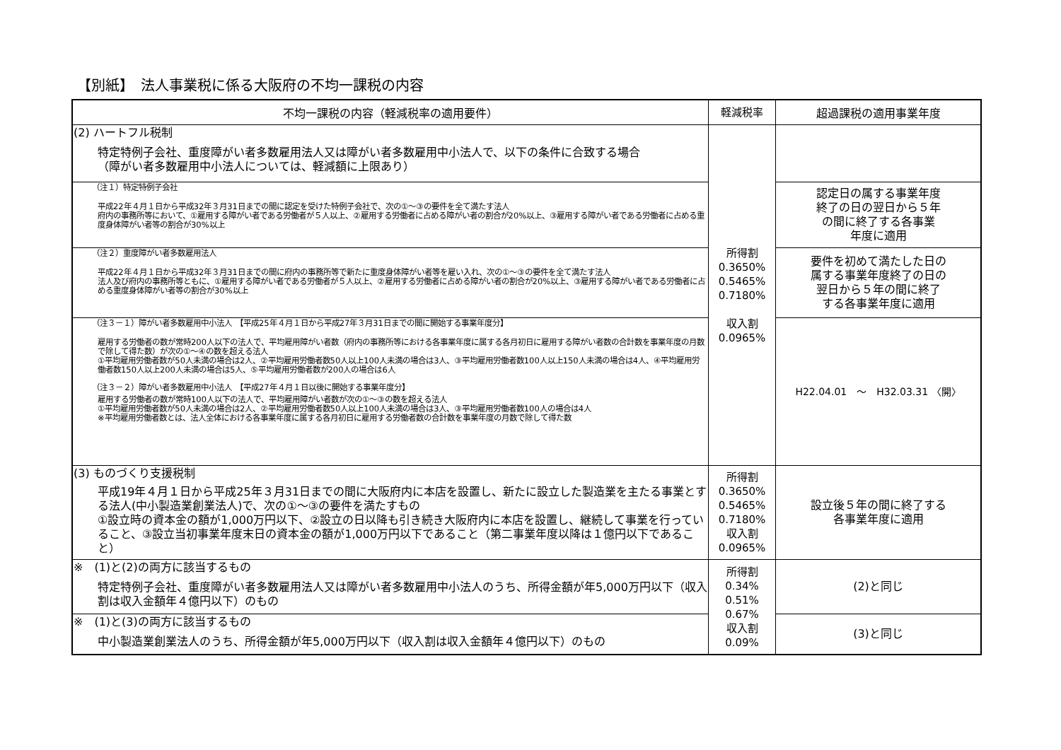【別紙】　法人事業税に係る大阪府の不均一課税の内容
| 不均一課税の内容（軽減税率の適用要件） | 軽減税率 | 超過課税の適用事業年度 |
| --- | --- | --- |
| (2) ハートフル税制 特定特例子会社、重度障がい者多数雇用法人又は障がい者多数雇用中小法人で、以下の条件に合致する場合 （障がい者多数雇用中小法人については、軽減額に上限あり） | 所得割 0.3650% 0.5465% 0.7180% 収入割 0.0965% | |
| （注１）特定特例子会社 平成22年４月１日から平成32年３月31日までの間に認定を受けた特例子会社で、次の①～③の要件を全て満たす法人 府内の事務所等において、①雇用する障がい者である労働者が５人以上、②雇用する労働者に占める障がい者の割合が20%以上、③雇用する障がい者である労働者に占める重度身体障がい者等の割合が30%以上 | | 認定日の属する事業年度 終了の日の翌日から５年 の間に終了する各事業 年度に適用 |
| （注２）重度障がい者多数雇用法人 平成22年４月１日から平成32年３月31日までの間に府内の事務所等で新たに重度身体障がい者等を雇い入れ、次の①～③の要件を全て満たす法人 法人及び府内の事務所等ともに、①雇用する障がい者である労働者が５人以上、②雇用する労働者に占める障がい者の割合が20%以上、③雇用する障がい者である労働者に占める重度身体障がい者等の割合が30%以上 | | 要件を初めて満たした日の 属する事業年度終了の日の 翌日から５年の間に終了 する各事業年度に適用 |
| （注３－１）障がい者多数雇用中小法人 【平成25年４月１日から平成27年３月31日までの間に開始する事業年度分】 雇用する労働者の数が常時200人以下の法人で、平均雇用障がい者数（府内の事務所等における各事業年度に属する各月初日に雇用する障がい者数の合計数を事業年度の月数で除して得た数）が次の①～④の数を超える法人 ①平均雇用労働者数が50人未満の場合は2人、②平均雇用労働者数50人以上100人未満の場合は3人、③平均雇用労働者数100人以上150人未満の場合は4人、④平均雇用労働者数150人以上200人未満の場合は5人、⑤平均雇用労働者数が200人の場合は6人 （注３－２）障がい者多数雇用中小法人 【平成27年４月１日以後に開始する事業年度分】 雇用する労働者の数が常時100人以下の法人で、平均雇用障がい者数が次の①～③の数を超える法人 ①平均雇用労働者数が50人未満の場合は2人、②平均雇用労働者数50人以上100人未満の場合は3人、③平均雇用労働者数100人の場合は4人 ※平均雇用労働者数とは、法人全体における各事業年度に属する各月初日に雇用する労働者数の合計数を事業年度の月数で除して得た数 | | H22.04.01 ～ H32.03.31 〈開〉 |
| (3) ものづくり支援税制 平成19年４月１日から平成25年３月31日までの間に大阪府内に本店を設置し、新たに設立した製造業を主たる事業とする法人(中小製造業創業法人)で、次の①～③の要件を満たすもの ①設立時の資本金の額が1,000万円以下、②設立の日以降も引き続き大阪府内に本店を設置し、継続して事業を行っていること、③設立当初事業年度末日の資本金の額が1,000万円以下であること（第二事業年度以降は１億円以下であること） | 所得割 0.3650% 0.5465% 0.7180% 収入割 0.0965% | 設立後５年の間に終了する 各事業年度に適用 |
| ※ (1)と(2)の両方に該当するもの 特定特例子会社、重度障がい者多数雇用法人又は障がい者多数雇用中小法人のうち、所得金額が年5,000万円以下（収入割は収入金額年４億円以下）のもの | 所得割 0.34% 0.51% 0.67% 収入割 0.09% | (2)と同じ |
| ※ (1)と(3)の両方に該当するもの 中小製造業創業法人のうち、所得金額が年5,000万円以下（収入割は収入金額年４億円以下）のもの | | (3)と同じ |